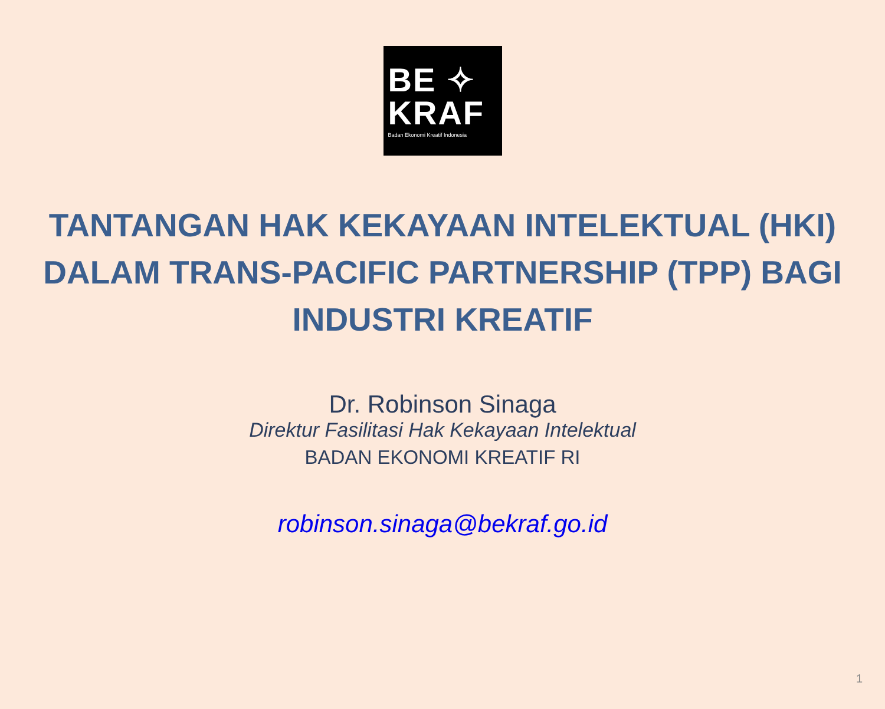BE ✧
KRAF
Badan Ekonomi Kreatif Indonesia
TANTANGAN HAK KEKAYAAN INTELEKTUAL (HKI) DALAM TRANS-PACIFIC PARTNERSHIP (TPP) BAGI INDUSTRI KREATIF
Dr. Robinson Sinaga
Direktur Fasilitasi Hak Kekayaan Intelektual
BADAN EKONOMI KREATIF RI
robinson.sinaga@bekraf.go.id
1